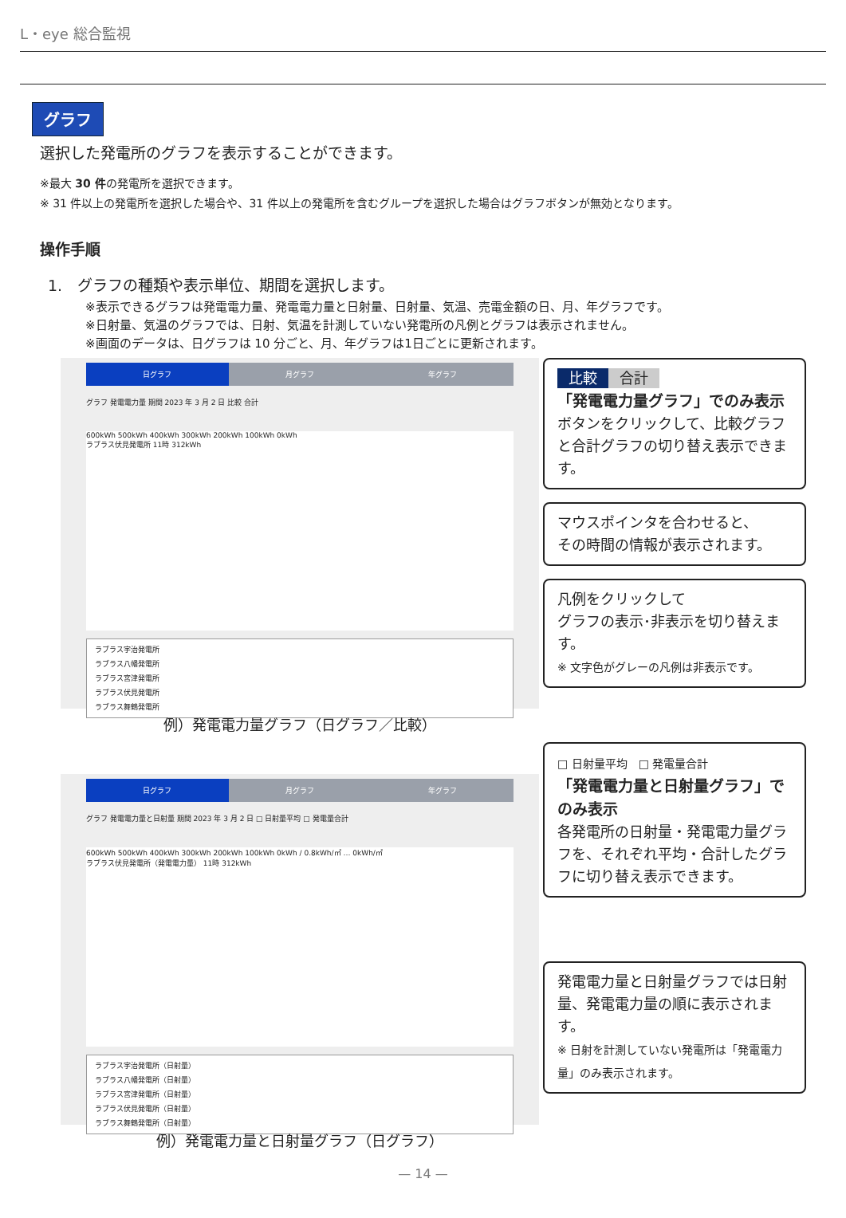L・eye 総合監視
グラフ
選択した発電所のグラフを表示することができます。
※最大 30 件の発電所を選択できます。
※ 31 件以上の発電所を選択した場合や、31 件以上の発電所を含むグループを選択した場合はグラフボタンが無効となります。
操作手順
1.　グラフの種類や表示単位、期間を選択します。
※表示できるグラフは発電電力量、発電電力量と日射量、日射量、気温、売電金額の日、月、年グラフです。
※日射量、気温のグラフでは、日射、気温を計測していない発電所の凡例とグラフは表示されません。
※画面のデータは、日グラフは 10 分ごと、月、年グラフは1日ごとに更新されます。
日グラフ 月グラフ 年グラフ
グラフ 発電電力量 期間 2023 年 3 月 2 日 比較 合計
600kWh 500kWh 400kWh 300kWh 200kWh 100kWh 0kWh
ラブラス伏見発電所 11時 312kWh
ラブラス宇治発電所
ラブラス八幡発電所
ラブラス宮津発電所
ラブラス伏見発電所
ラブラス舞鶴発電所
例）発電電力量グラフ（日グラフ／比較）
比較 合計
「発電電力量グラフ」でのみ表示
ボタンをクリックして、比較グラフと合計グラフの切り替え表示できます。
マウスポインタを合わせると、
その時間の情報が表示されます。
凡例をクリックして
グラフの表示･非表示を切り替えます。
※ 文字色がグレーの凡例は非表示です。
日グラフ 月グラフ 年グラフ
グラフ 発電電力量と日射量 期間 2023 年 3 月 2 日 □ 日射量平均 □ 発電量合計
600kWh 500kWh 400kWh 300kWh 200kWh 100kWh 0kWh / 0.8kWh/㎡ … 0kWh/㎡
ラブラス伏見発電所（発電電力量） 11時 312kWh
ラブラス宇治発電所（日射量）
ラブラス八幡発電所（日射量）
ラブラス宮津発電所（日射量）
ラブラス伏見発電所（日射量）
ラブラス舞鶴発電所（日射量）
例）発電電力量と日射量グラフ（日グラフ）
□ 日射量平均　□ 発電量合計
「発電電力量と日射量グラフ」でのみ表示
各発電所の日射量・発電電力量グラフを、それぞれ平均・合計したグラフに切り替え表示できます。
発電電力量と日射量グラフでは日射量、発電電力量の順に表示されます。
※ 日射を計測していない発電所は「発電電力量」のみ表示されます。
— 14 —